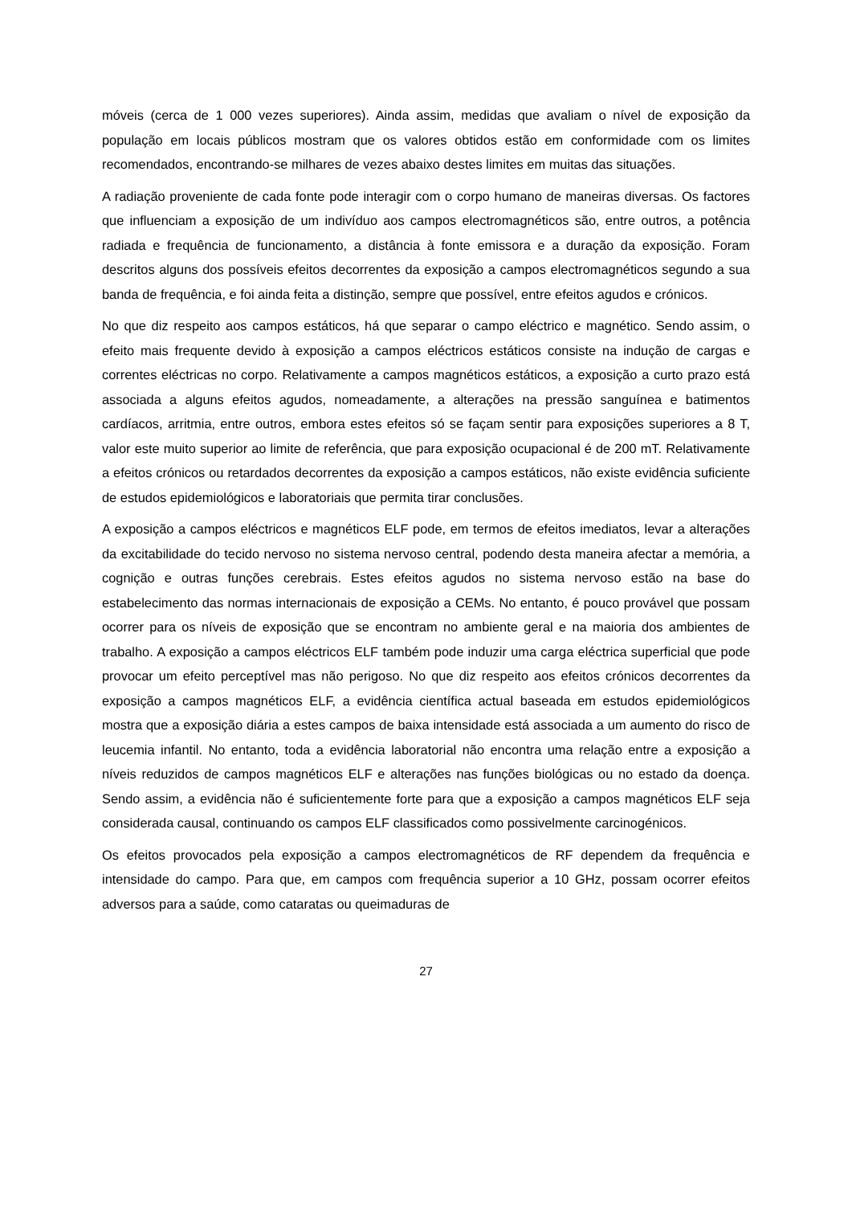móveis (cerca de 1 000 vezes superiores). Ainda assim, medidas que avaliam o nível de exposição da população em locais públicos mostram que os valores obtidos estão em conformidade com os limites recomendados, encontrando-se milhares de vezes abaixo destes limites em muitas das situações.
A radiação proveniente de cada fonte pode interagir com o corpo humano de maneiras diversas. Os factores que influenciam a exposição de um indivíduo aos campos electromagnéticos são, entre outros, a potência radiada e frequência de funcionamento, a distância à fonte emissora e a duração da exposição. Foram descritos alguns dos possíveis efeitos decorrentes da exposição a campos electromagnéticos segundo a sua banda de frequência, e foi ainda feita a distinção, sempre que possível, entre efeitos agudos e crónicos.
No que diz respeito aos campos estáticos, há que separar o campo eléctrico e magnético. Sendo assim, o efeito mais frequente devido à exposição a campos eléctricos estáticos consiste na indução de cargas e correntes eléctricas no corpo. Relativamente a campos magnéticos estáticos, a exposição a curto prazo está associada a alguns efeitos agudos, nomeadamente, a alterações na pressão sanguínea e batimentos cardíacos, arritmia, entre outros, embora estes efeitos só se façam sentir para exposições superiores a 8 T, valor este muito superior ao limite de referência, que para exposição ocupacional é de 200 mT. Relativamente a efeitos crónicos ou retardados decorrentes da exposição a campos estáticos, não existe evidência suficiente de estudos epidemiológicos e laboratoriais que permita tirar conclusões.
A exposição a campos eléctricos e magnéticos ELF pode, em termos de efeitos imediatos, levar a alterações da excitabilidade do tecido nervoso no sistema nervoso central, podendo desta maneira afectar a memória, a cognição e outras funções cerebrais. Estes efeitos agudos no sistema nervoso estão na base do estabelecimento das normas internacionais de exposição a CEMs. No entanto, é pouco provável que possam ocorrer para os níveis de exposição que se encontram no ambiente geral e na maioria dos ambientes de trabalho. A exposição a campos eléctricos ELF também pode induzir uma carga eléctrica superficial que pode provocar um efeito perceptível mas não perigoso. No que diz respeito aos efeitos crónicos decorrentes da exposição a campos magnéticos ELF, a evidência científica actual baseada em estudos epidemiológicos mostra que a exposição diária a estes campos de baixa intensidade está associada a um aumento do risco de leucemia infantil. No entanto, toda a evidência laboratorial não encontra uma relação entre a exposição a níveis reduzidos de campos magnéticos ELF e alterações nas funções biológicas ou no estado da doença. Sendo assim, a evidência não é suficientemente forte para que a exposição a campos magnéticos ELF seja considerada causal, continuando os campos ELF classificados como possivelmente carcinogénicos.
Os efeitos provocados pela exposição a campos electromagnéticos de RF dependem da frequência e intensidade do campo. Para que, em campos com frequência superior a 10 GHz, possam ocorrer efeitos adversos para a saúde, como cataratas ou queimaduras de
27